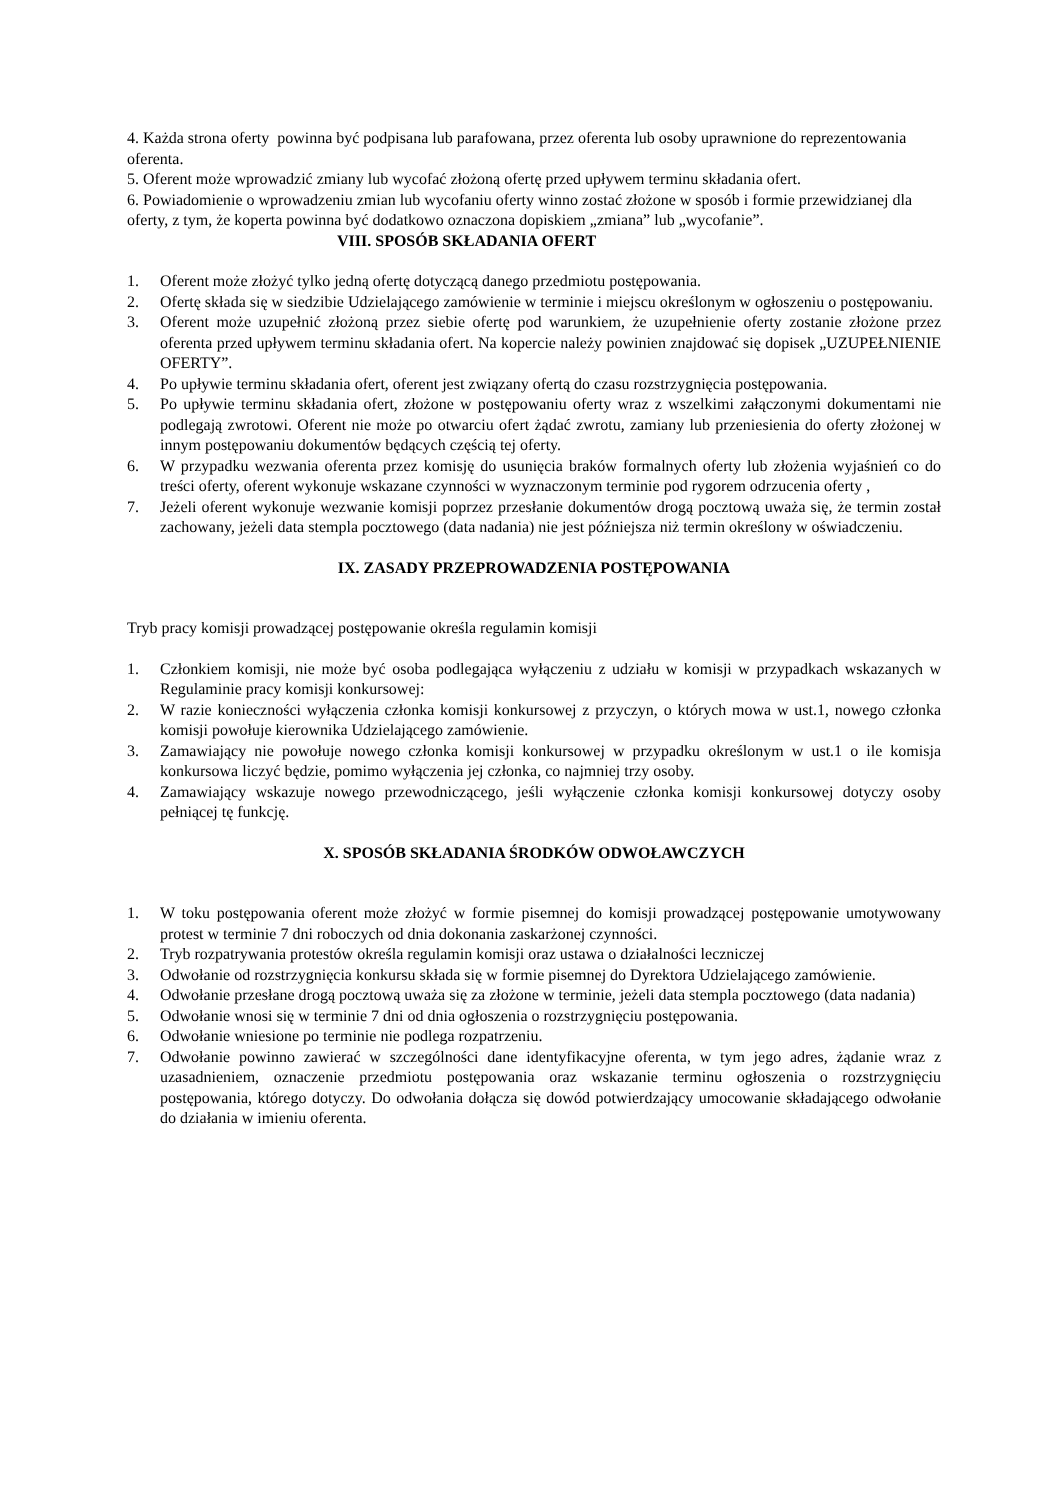4. Każda strona oferty powinna być podpisana lub parafowana, przez oferenta lub osoby uprawnione do reprezentowania oferenta.
5. Oferent może wprowadzić zmiany lub wycofać złożoną ofertę przed upływem terminu składania ofert.
6. Powiadomienie o wprowadzeniu zmian lub wycofaniu oferty winno zostać złożone w sposób i formie przewidzianej dla oferty, z tym, że koperta powinna być dodatkowo oznaczona dopiskiem „zmiana” lub „wycofanie”. VIII. SPOSÓB SKŁADANIA OFERT
1. Oferent może złożyć tylko jedną ofertę dotyczącą danego przedmiotu postępowania.
2. Ofertę składa się w siedzibie Udzielającego zamówienie w terminie i miejscu określonym w ogłoszeniu o postępowaniu.
3. Oferent może uzupełnić złożoną przez siebie ofertę pod warunkiem, że uzupełnienie oferty zostanie złożone przez oferenta przed upływem terminu składania ofert. Na kopercie należy powinien znajdować się dopisek „UZUPEŁNIENIE OFERTY”.
4. Po upływie terminu składania ofert, oferent jest związany ofertą do czasu rozstrzygnięcia postępowania.
5. Po upływie terminu składania ofert, złożone w postępowaniu oferty wraz z wszelkimi załączonymi dokumentami nie podlegają zwrotowi. Oferent nie może po otwarciu ofert żądać zwrotu, zamiany lub przeniesienia do oferty złożonej w innym postępowaniu dokumentów będących częścią tej oferty.
6. W przypadku wezwania oferenta przez komisję do usunięcia braków formalnych oferty lub złożenia wyjaśnień co do treści oferty, oferent wykonuje wskazane czynności w wyznaczonym terminie pod rygorem odrzucenia oferty ,
7. Jeżeli oferent wykonuje wezwanie komisji poprzez przesłanie dokumentów drogą pocztową uważa się, że termin został zachowany, jeżeli data stempla pocztowego (data nadania) nie jest późniejsza niż termin określony w oświadczeniu.
IX. ZASADY PRZEPROWADZENIA POSTĘPOWANIA
Tryb pracy komisji prowadzącej postępowanie określa regulamin komisji
1. Członkiem komisji, nie może być osoba podlegająca wyłączeniu z udziału w komisji w przypadkach wskazanych w Regulaminie pracy komisji konkursowej:
2. W razie konieczności wyłączenia członka komisji konkursowej z przyczyn, o których mowa w ust.1, nowego członka komisji powołuje kierownika Udzielającego zamówienie.
3. Zamawiający nie powołuje nowego członka komisji konkursowej w przypadku określonym w ust.1 o ile komisja konkursowa liczyć będzie, pomimo wyłączenia jej członka, co najmniej trzy osoby.
4. Zamawiający wskazuje nowego przewodniczącego, jeśli wyłączenie członka komisji konkursowej dotyczy osoby pełniącej tę funkcję.
X. SPOSÓB SKŁADANIA ŚRODKÓW ODWOŁAWCZYCH
1. W toku postępowania oferent może złożyć w formie pisemnej do komisji prowadzącej postępowanie umotywowany protest w terminie 7 dni roboczych od dnia dokonania zaskarżonej czynności.
2. Tryb rozpatrywania protestów określa regulamin komisji oraz ustawa o działalności leczniczej
3. Odwołanie od rozstrzygnięcia konkursu składa się w formie pisemnej do Dyrektora Udzielającego zamówienie.
4. Odwołanie przesłane drogą pocztową uważa się za złożone w terminie, jeżeli data stempla pocztowego (data nadania)
5. Odwołanie wnosi się w terminie 7 dni od dnia ogłoszenia o rozstrzygnięciu postępowania.
6. Odwołanie wniesione po terminie nie podlega rozpatrzeniu.
7. Odwołanie powinno zawierać w szczególności dane identyfikacyjne oferenta, w tym jego adres, żądanie wraz z uzasadnieniem, oznaczenie przedmiotu postępowania oraz wskazanie terminu ogłoszenia o rozstrzygnięciu postępowania, którego dotyczy. Do odwołania dołącza się dowód potwierdzający umocowanie składającego odwołanie do działania w imieniu oferenta.